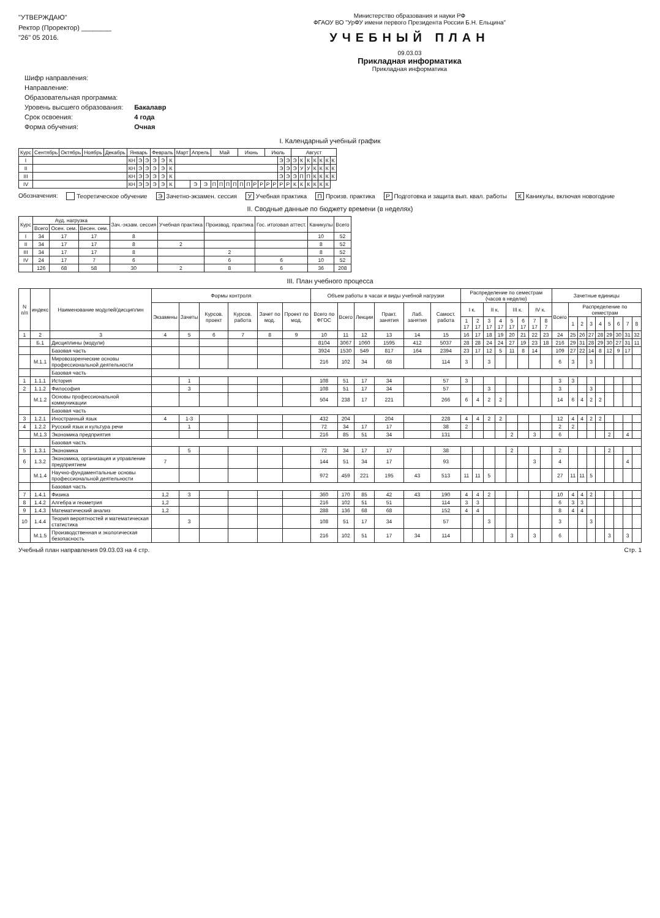"УТВЕРЖДАЮ"
Ректор (Проректор) ________
"26" 05 2016.
Министерство образования и науки РФ
ФГАОУ ВО "УрФУ имени первого Президента России Б.Н. Ельцина"
УЧЕБНЫЙ ПЛАН
09.03.03
Прикладная информатика
Прикладная информатика
| Шифр направления: | |
| Направление: | |
| Образовательная программа: | |
| Уровень высшего образования: | Бакалавр |
| Срок освоения: | 4 года |
| Форма обучения: | Очная |
I. Календарный учебный график
| Курс | Сентябрь | Октябрь | Ноябрь | Декабрь | Январь | | | | Февраль | | | | Март | Апрель | | | Май | | | | Июнь | | | | Июль | | | | Август | | | | | | |
| --- | --- | --- | --- | --- | --- | --- | --- | --- | --- | --- | --- | --- | --- | --- | --- | --- | --- | --- | --- | --- | --- | --- | --- | --- | --- | --- | --- | --- | --- | --- | --- | --- | --- | --- | --- |
| I | | | | | | КН | Э | Э | Э | Э | К | | | | | | | | | | | | | | | | Э | Э | Э | К | К | К | К | К | К |
| II | | | | | | КН | Э | Э | Э | Э | К | | | | | | | | | | | | | | | | Э | Э | Э | У | У | К | К | К | К |
| III | | | | | | КН | Э | Э | Э | Э | К | | | | | | | | | | | | | | | | Э | Э | Э | П | П | К | К | К | К |
| IV | | | | | | КН | Э | Э | Э | Э | К | | | | Э | Э | П | П | П | П | П | П | Р | Р | Р | Р | Р | Р | К | К | К | К | К | К | |
Обозначения: Теоретическое обучение Э Зачетно-экзамен. сессия У Учебная практика П Произв. практика Р Подготовка и защита вып. квал. работы К Каникулы, включая новогодние
II. Сводные данные по бюджету времени (в неделях)
| Курс | Ауд. нагрузка | | | Зач.-экзам. сессия | Учебная практика | Производ. практика | Гос. итоговая аттест. | Каникулы | Всего |
| --- | --- | --- | --- | --- | --- | --- | --- | --- | --- |
| | Всего | Осен. сем. | Весен. сем. | | | | | | |
| I | 34 | 17 | 17 | 8 | | | | 10 | 52 |
| II | 34 | 17 | 17 | 8 | 2 | | | 8 | 52 |
| III | 34 | 17 | 17 | 8 | | 2 | | 8 | 52 |
| IV | 24 | 17 | 7 | 6 | | 6 | 6 | 10 | 52 |
| | 126 | 68 | 58 | 30 | 2 | 8 | 6 | 36 | 208 |
III. План учебного процесса
| N п/п | индекс | Наименование модулей/дисциплин | Формы контроля | | | | | | Объем работы в часах и виды учебной нагрузки | | | | | | Распределение по семестрам (часов в неделю) | | | | | | | | Зачетные единицы | | | | | | | | |
| --- | --- | --- | --- | --- | --- | --- | --- | --- | --- | --- | --- | --- | --- | --- | --- | --- | --- | --- | --- | --- | --- | --- | --- | --- | --- | --- | --- | --- | --- | --- | --- |
| | | | Экзамены | Зачеты | Курсов. проект | Курсов. работа | Зачет по мод. | Проект по мод. | Всего по ФГОС | Всего | Лекции | Практ. занятия | Лаб. занятия | Самост. работа | I к. | | II к. | | III к. | | IV к. | | Всего | Распределение по семестрам | | | | | | | |
| | | | | | | | | | | | | | | | 1 17 | 2 17 | 3 17 | 4 17 | 5 17 | 6 17 | 7 17 | 8 7 | | 1 | 2 | 3 | 4 | 5 | 6 | 7 | 8 |
| 1 | 2 | 3 | 4 | 5 | 6 | 7 | 8 | 9 | 10 | 11 | 12 | 13 | 14 | 15 | 16 | 17 | 18 | 19 | 20 | 21 | 22 | 23 | 24 | 25 | 26 | 27 | 28 | 29 | 30 | 31 | 32 |
| | Б.1 | Дисциплины (модули) | | | | | | | 8104 | 3067 | 1060 | 1595 | 412 | 5037 | 28 | 28 | 24 | 24 | 27 | 19 | 23 | 18 | 216 | 29 | 31 | 28 | 29 | 30 | 27 | 31 | 11 |
| | | Базовая часть | | | | | | | 3924 | 1530 | 549 | 817 | 164 | 2394 | 23 | 17 | 12 | 5 | 11 | 8 | 14 | | 109 | 27 | 22 | 14 | 8 | 12 | 9 | 17 | |
| | М.1.1 | Мировоззренческие основы профессиональной деятельности | | | | | | | 216 | 102 | 34 | 68 | | 114 | 3 | | 3 | | | | | | 6 | 3 | | 3 | | | | | |
| | | Базовая часть | | | | | | | | | | | | | | | | | | | | | | | | | | | | | |
| 1 | 1.1.1 | История | | 1 | | | | | 108 | 51 | 17 | 34 | | 57 | 3 | | | | | | | | 3 | 3 | | | | | | | |
| 2 | 1.1.2 | Философия | | 3 | | | | | 108 | 51 | 17 | 34 | | 57 | | | 3 | | | | | | 3 | | | 3 | | | | | |
| | М.1.2 | Основы профессиональной коммуникации | | | | | | | 504 | 238 | 17 | 221 | | 266 | 6 | 4 | 2 | 2 | | | | | 14 | 6 | 4 | 2 | 2 | | | | |
| | | Базовая часть | | | | | | | | | | | | | | | | | | | | | | | | | | | | | |
| 3 | 1.2.1 | Иностранный язык | 4 | 1-3 | | | | | 432 | 204 | | 204 | | 228 | 4 | 4 | 2 | 2 | | | | | 12 | 4 | 4 | 2 | 2 | | | | |
| 4 | 1.2.2 | Русский язык и культура речи | | 1 | | | | | 72 | 34 | 17 | 17 | | 38 | 2 | | | | | | | | 2 | 2 | | | | | | | |
| | М.1.3 | Экономика предприятия | | | | | | | 216 | 85 | 51 | 34 | | 131 | | | | | 2 | | 3 | | 6 | | | | | 2 | | 4 | |
| | | Базовая часть | | | | | | | | | | | | | | | | | | | | | | | | | | | | | |
| 5 | 1.3.1 | Экономика | | 5 | | | | | 72 | 34 | 17 | 17 | | 38 | | | | | 2 | | | | 2 | | | | | 2 | | | |
| 6 | 1.3.2 | Экономика, организация и управление предприятием | 7 | | | | | | 144 | 51 | 34 | 17 | | 93 | | | | | | | 3 | | 4 | | | | | | | 4 | |
| | М.1.4 | Научно-фундаментальные основы профессиональной деятельности | | | | | | | 972 | 459 | 221 | 195 | 43 | 513 | 11 | 11 | 5 | | | | | | 27 | 11 | 11 | 5 | | | | | |
| | | Базовая часть | | | | | | | | | | | | | | | | | | | | | | | | | | | | | |
| 7 | 1.4.1 | Физика | 1,2 | 3 | | | | | 360 | 170 | 85 | 42 | 43 | 190 | 4 | 4 | 2 | | | | | | 10 | 4 | 4 | 2 | | | | | |
| 8 | 1.4.2 | Алгебра и геометрия | 1,2 | | | | | | 216 | 102 | 51 | 51 | | 114 | 3 | 3 | | | | | | | 6 | 3 | 3 | | | | | | |
| 9 | 1.4.3 | Математический анализ | 1,2 | | | | | | 288 | 136 | 68 | 68 | | 152 | 4 | 4 | | | | | | | 8 | 4 | 4 | | | | | | |
| 10 | 1.4.4 | Теория вероятностей и математическая статистика | | 3 | | | | | 108 | 51 | 17 | 34 | | 57 | | | 3 | | | | | | 3 | | | 3 | | | | | |
| | М.1.5 | Производственная и экологическая безопасность | | | | | | | 216 | 102 | 51 | 17 | 34 | 114 | | | | | 3 | | 3 | | 6 | | | | | 3 | | 3 | |
Учебный план направления 09.03.03 на 4 стр. Стр. 1